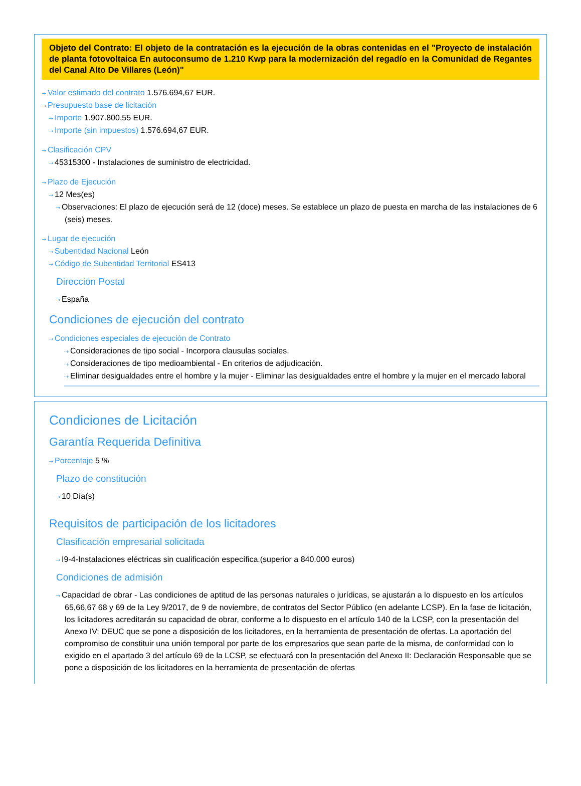Objeto del Contrato: El objeto de la contratación es la ejecución de la obras contenidas en el "Proyecto de instalación de planta fotovoltaica En autoconsumo de 1.210 Kwp para la modernización del regadío en la Comunidad de Regantes del Canal Alto De Villares (León)"
⇢ Valor estimado del contrato 1.576.694,67 EUR.
⇢ Presupuesto base de licitación
⇢ Importe 1.907.800,55 EUR.
⇢ Importe (sin impuestos) 1.576.694,67 EUR.
⇢ Clasificación CPV
⇢ 45315300 - Instalaciones de suministro de electricidad.
⇢ Plazo de Ejecución
⇢ 12 Mes(es)
⇢ Observaciones: El plazo de ejecución será de 12 (doce) meses. Se establece un plazo de puesta en marcha de las instalaciones de 6 (seis) meses.
⇢ Lugar de ejecución
⇢ Subentidad Nacional León
⇢ Código de Subentidad Territorial ES413
Dirección Postal
⇢ España
Condiciones de ejecución del contrato
⇢ Condiciones especiales de ejecución de Contrato
⇢ Consideraciones de tipo social - Incorpora clausulas sociales.
⇢ Consideraciones de tipo medioambiental - En criterios de adjudicación.
⇢ Eliminar desigualdades entre el hombre y la mujer - Eliminar las desigualdades entre el hombre y la mujer en el mercado laboral
Condiciones de Licitación
Garantía Requerida Definitiva
⇢ Porcentaje 5 %
Plazo de constitución
⇢ 10 Día(s)
Requisitos de participación de los licitadores
Clasificación empresarial solicitada
⇢ I9-4-Instalaciones eléctricas sin cualificación específica.(superior a 840.000 euros)
Condiciones de admisión
⇢ Capacidad de obrar - Las condiciones de aptitud de las personas naturales o jurídicas, se ajustarán a lo dispuesto en los artículos 65,66,67 68 y 69 de la Ley 9/2017, de 9 de noviembre, de contratos del Sector Público (en adelante LCSP). En la fase de licitación, los licitadores acreditarán su capacidad de obrar, conforme a lo dispuesto en el artículo 140 de la LCSP, con la presentación del Anexo IV: DEUC que se pone a disposición de los licitadores, en la herramienta de presentación de ofertas. La aportación del compromiso de constituir una unión temporal por parte de los empresarios que sean parte de la misma, de conformidad con lo exigido en el apartado 3 del artículo 69 de la LCSP, se efectuará con la presentación del Anexo II: Declaración Responsable que se pone a disposición de los licitadores en la herramienta de presentación de ofertas